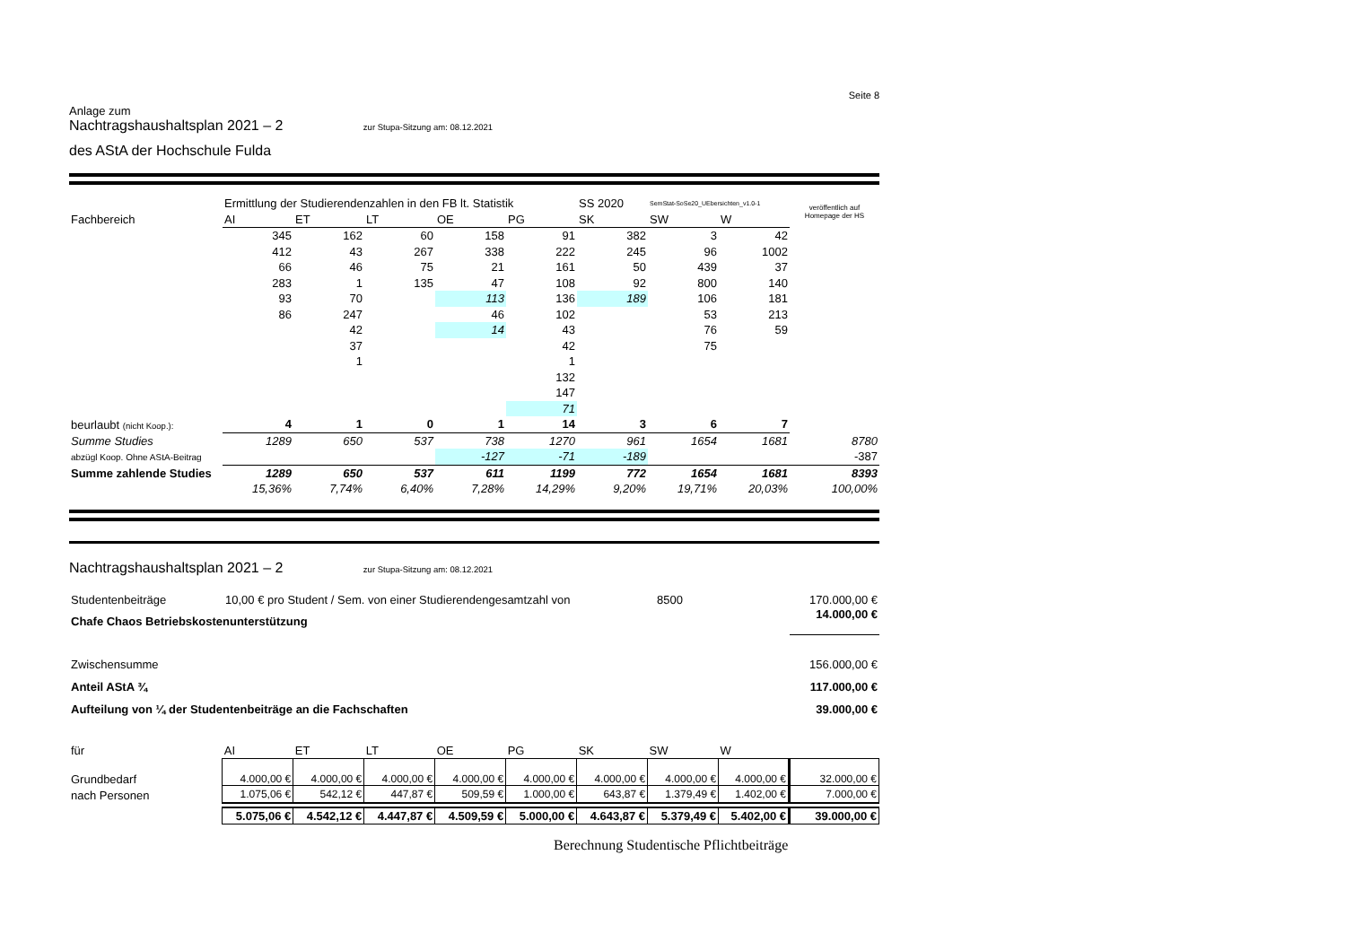Seite 8
Anlage zum
Nachtragshaushaltsplan 2021 – 2 zur Stupa-Sitzung am: 08.12.2021
des AStA der Hochschule Fulda
| | Ermittlung der Studierendenzahlen in den FB lt. Statistik | | | | | SS 2020 | SemStat-SoSe20_UEbersichten_v1.0-1 | | veröffentlich auf Homepage der HS |
| Fachbereich | AI | ET | LT | OE | PG | SK | SW | W | |
| | 345 | 162 | 60 | 158 | 91 | 382 | 3 | 42 | |
| | 412 | 43 | 267 | 338 | 222 | 245 | 96 | 1002 | |
| | 66 | 46 | 75 | 21 | 161 | 50 | 439 | 37 | |
| | 283 | 1 | 135 | 47 | 108 | 92 | 800 | 140 | |
| | 93 | 70 | | 113 | 136 | 189 | 106 | 181 | |
| | 86 | 247 | | 46 | 102 | | 53 | 213 | |
| | | 42 | | 14 | 43 | | 76 | 59 | |
| | | 37 | | | 42 | | 75 | | |
| | | 1 | | | 1 | | | | |
| | | | | | 132 | | | | |
| | | | | | 147 | | | | |
| | | | | | 71 | | | | |
| beurlaubt (nicht Koop.): | 4 | 1 | 0 | 1 | 14 | 3 | 6 | 7 | |
| Summe Studies | 1289 | 650 | 537 | 738 | 1270 | 961 | 1654 | 1681 | 8780 |
| abzügl Koop. Ohne AStA-Beitrag | | | | -127 | -71 | -189 | | | -387 |
| Summe zahlende Studies | 1289 | 650 | 537 | 611 | 1199 | 772 | 1654 | 1681 | 8393 |
| | 15,36% | 7,74% | 6,40% | 7,28% | 14,29% | 9,20% | 19,71% | 20,03% | 100,00% |
Nachtragshaushaltsplan 2021 – 2 zur Stupa-Sitzung am: 08.12.2021
| Studentenbeiträge | 10,00 € pro Student / Sem. von einer Studierendengesamtzahl von | 8500 | 170.000,00 € |
| Chafe Chaos Betriebskostenunterstützung | | | 14.000,00 € |
| Zwischensumme | | | 156.000,00 € |
| Anteil AStA ¾ | | | 117.000,00 € |
| Aufteilung von ¼ der Studentenbeiträge an die Fachschaften | | | 39.000,00 € |
| für | AI | ET | LT | OE | PG | SK | SW | W | |
| Grundbedarf | 4.000,00 € | 4.000,00 € | 4.000,00 € | 4.000,00 € | 4.000,00 € | 4.000,00 € | 4.000,00 € | 4.000,00 € | 32.000,00 € |
| nach Personen | 1.075,06 € | 542,12 € | 447,87 € | 509,59 € | 1.000,00 € | 643,87 € | 1.379,49 € | 1.402,00 € | 7.000,00 € |
| | 5.075,06 € | 4.542,12 € | 4.447,87 € | 4.509,59 € | 5.000,00 € | 4.643,87 € | 5.379,49 € | 5.402,00 € | 39.000,00 € |
Berechnung Studentische Pflichtbeiträge